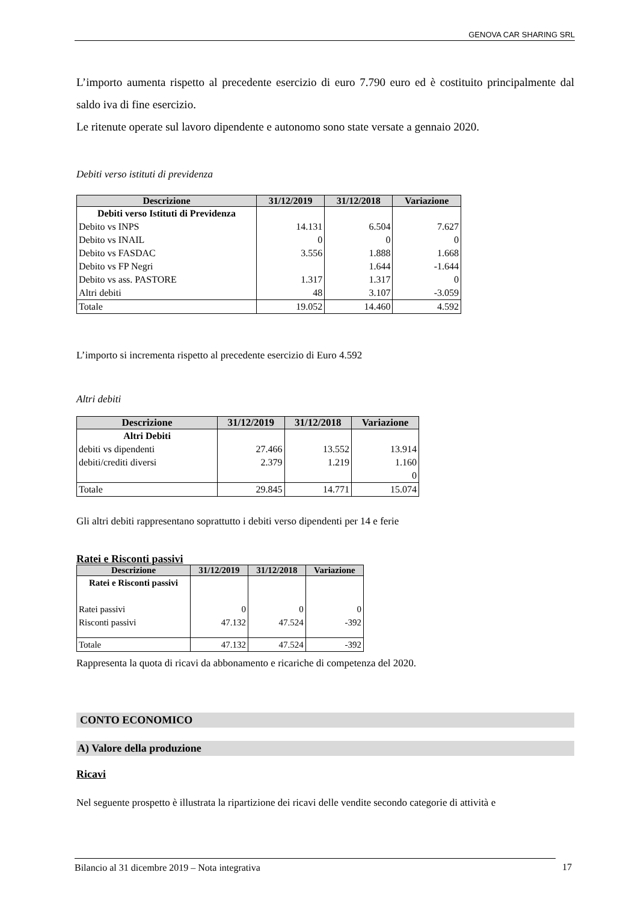GENOVA CAR SHARING SRL
L’importo aumenta rispetto al precedente esercizio di euro 7.790 euro ed è costituito principalmente dal saldo iva di fine esercizio.
Le ritenute operate sul lavoro dipendente e autonomo sono state versate a gennaio 2020.
Debiti verso istituti di previdenza
| Descrizione | 31/12/2019 | 31/12/2018 | Variazione |
| --- | --- | --- | --- |
| Debiti verso Istituti di Previdenza | | | |
| Debito vs INPS | 14.131 | 6.504 | 7.627 |
| Debito vs INAIL | 0 | 0 | 0 |
| Debito vs FASDAC | 3.556 | 1.888 | 1.668 |
| Debito vs FP Negri | | 1.644 | -1.644 |
| Debito vs ass. PASTORE | 1.317 | 1.317 | 0 |
| Altri debiti | 48 | 3.107 | -3.059 |
| Totale | 19.052 | 14.460 | 4.592 |
L’importo si incrementa rispetto al precedente esercizio di Euro 4.592
Altri debiti
| Descrizione | 31/12/2019 | 31/12/2018 | Variazione |
| --- | --- | --- | --- |
| Altri Debiti | | | |
| debiti vs dipendenti | 27.466 | 13.552 | 13.914 |
| debiti/crediti diversi | 2.379 | 1.219 | 1.160 |
| | | | 0 |
| Totale | 29.845 | 14.771 | 15.074 |
Gli altri debiti rappresentano soprattutto i debiti verso dipendenti per 14 e ferie
Ratei e Risconti passivi
| Descrizione | 31/12/2019 | 31/12/2018 | Variazione |
| --- | --- | --- | --- |
| Ratei e Risconti passivi | | | |
| Ratei passivi | 0 | 0 | 0 |
| Risconti passivi | 47.132 | 47.524 | -392 |
| Totale | 47.132 | 47.524 | -392 |
Rappresenta la quota di ricavi da abbonamento e ricariche di competenza del 2020.
CONTO ECONOMICO
A) Valore della produzione
Ricavi
Nel seguente prospetto è illustrata la ripartizione dei ricavi delle vendite secondo categorie di attività e
Bilancio al 31 dicembre 2019 – Nota integrativa 17